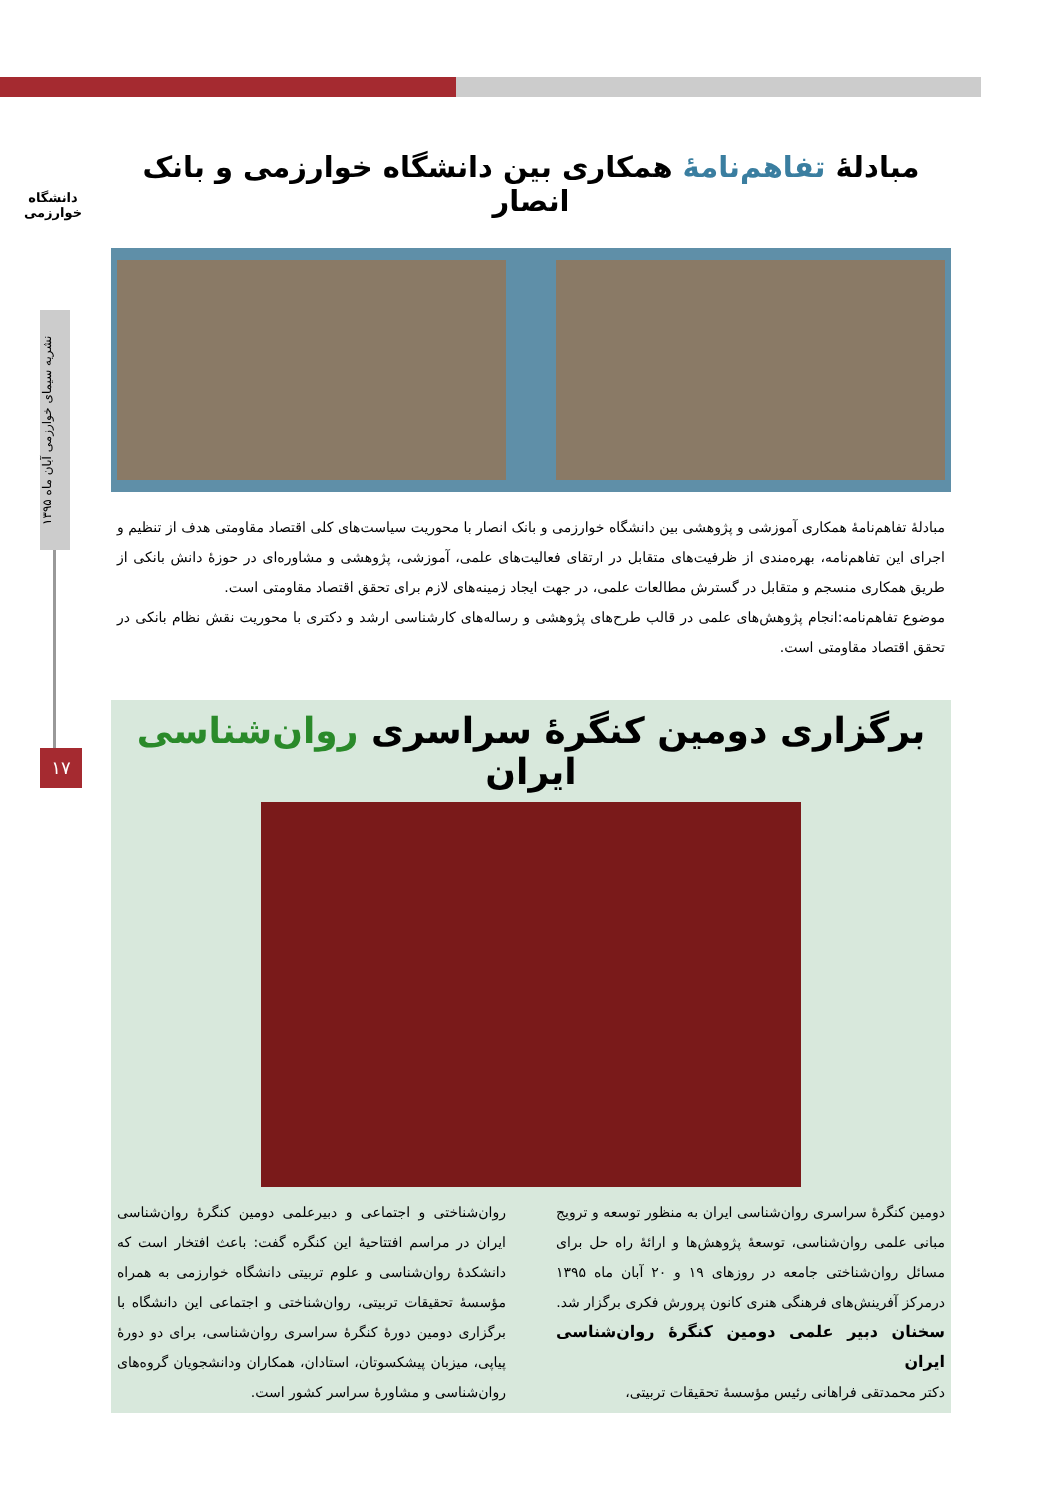دانشگاه خوارزمی
نشریه سیمای خوارزمی آبان ماه ۱۳۹۵
۱۷
مبادلهٔ تفاهم‌نامهٔ همکاری بین دانشگاه خوارزمی و بانک انصار
مبادلهٔ تفاهم‌نامهٔ همکاری آموزشی و پژوهشی بین دانشگاه خوارزمی و بانک انصار با محوریت سیاست‌های کلی اقتصاد مقاومتی هدف از تنظیم و اجرای این تفاهم‌نامه، بهره‌مندی از ظرفیت‌های متقابل در ارتقای فعالیت‌های علمی، آموزشی، پژوهشی و مشاوره‌ای در حوزهٔ دانش بانکی از طریق همکاری منسجم و متقابل در گسترش مطالعات علمی، در جهت ایجاد زمینه‌های لازم برای تحقق اقتصاد مقاومتی است.
موضوع تفاهم‌نامه:انجام پژوهش‌های علمی در قالب طرح‌های پژوهشی و رساله‌های کارشناسی ارشد و دکتری با محوریت نقش نظام بانکی در تحقق اقتصاد مقاومتی است.
برگزاری دومین کنگرهٔ سراسری روان‌شناسی ایران
دومین کنگرهٔ سراسری روان‌شناسی ایران به منظور توسعه و ترویج مبانی علمی روان‌شناسی، توسعهٔ پژوهش‌ها و ارائهٔ راه حل برای مسائل روان‌شناختی جامعه در روزهای ۱۹ و ۲۰ آبان ماه ۱۳۹۵ درمرکز آفرینش‌های فرهنگی هنری کانون پرورش فکری برگزار شد.
سخنان دبیر علمی دومین کنگرهٔ روان‌شناسی ایران
دکتر محمدتقی فراهانی رئیس مؤسسهٔ تحقیقات تربیتی،
روان‌شناختی و اجتماعی و دبیرعلمی دومین کنگرهٔ روان‌شناسی ایران در مراسم افتتاحیهٔ این کنگره گفت: باعث افتخار است که دانشکدهٔ روان‌شناسی و علوم تربیتی دانشگاه خوارزمی به همراه مؤسسهٔ تحقیقات تربیتی، روان‌شناختی و اجتماعی این دانشگاه با برگزاری دومین دورهٔ کنگرهٔ سراسری روان‌شناسی، برای دو دورهٔ پیاپی، میزبان پیشکسوتان، استادان، همکاران ودانشجویان گروه‌های روان‌شناسی و مشاورهٔ سراسر کشور است.